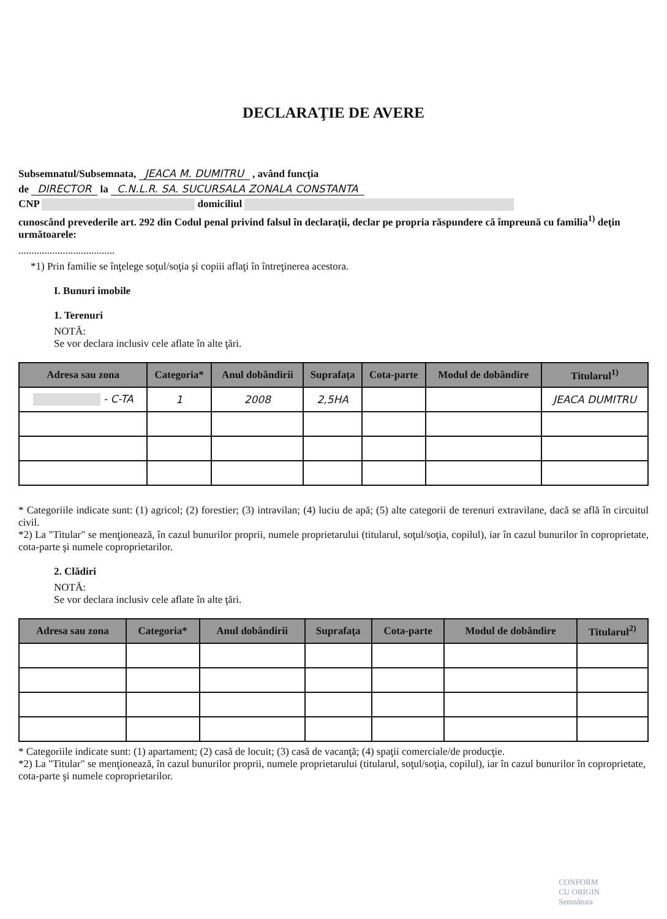DECLARAŢIE DE AVERE
Subsemnatul/Subsemnata, JEACA M. DUMITRU , având funcţia
de DIRECTOR la C.N.L.R. SA. SUCURSALA ZONALA CONSTANTA
CNP domiciliul
cunoscând prevederile art. 292 din Codul penal privind falsul în declaraţii, declar pe propria răspundere că împreună cu familia<sup>1)</sup> deţin următoarele:
.....................................
*1) Prin familie se înţelege soţul/soţia şi copiii aflaţi în întreţinerea acestora.
I. Bunuri imobile
1. Terenuri
NOTĂ:
Se vor declara inclusiv cele aflate în alte ţări.
| Adresa sau zona | Categoria* | Anul dobândirii | Suprafaţa | Cota-parte | Modul de dobândire | Titularul<sup>1)</sup> |
| --- | --- | --- | --- | --- | --- | --- |
| - C-TA | 1 | 2008 | 2,5HA | | | JEACA DUMITRU |
* Categoriile indicate sunt: (1) agricol; (2) forestier; (3) intravilan; (4) luciu de apă; (5) alte categorii de terenuri extravilane, dacă se află în circuitul civil.
*2) La "Titular" se menţionează, în cazul bunurilor proprii, numele proprietarului (titularul, soţul/soţia, copilul), iar în cazul bunurilor în coproprietate, cota-parte şi numele coproprietarilor.
2. Clădiri
NOTĂ:
Se vor declara inclusiv cele aflate în alte ţări.
| Adresa sau zona | Categoria* | Anul dobândirii | Suprafaţa | Cota-parte | Modul de dobândire | Titularul<sup>2)</sup> |
| --- | --- | --- | --- | --- | --- | --- |
* Categoriile indicate sunt: (1) apartament; (2) casă de locuit; (3) casă de vacanţă; (4) spaţii comerciale/de producţie.
*2) La "Titular" se menţionează, în cazul bunurilor proprii, numele proprietarului (titularul, soţul/soţia, copilul), iar în cazul bunurilor în coproprietate, cota-parte şi numele coproprietarilor.
CONFORM
CU ORIGIN
Semnătura